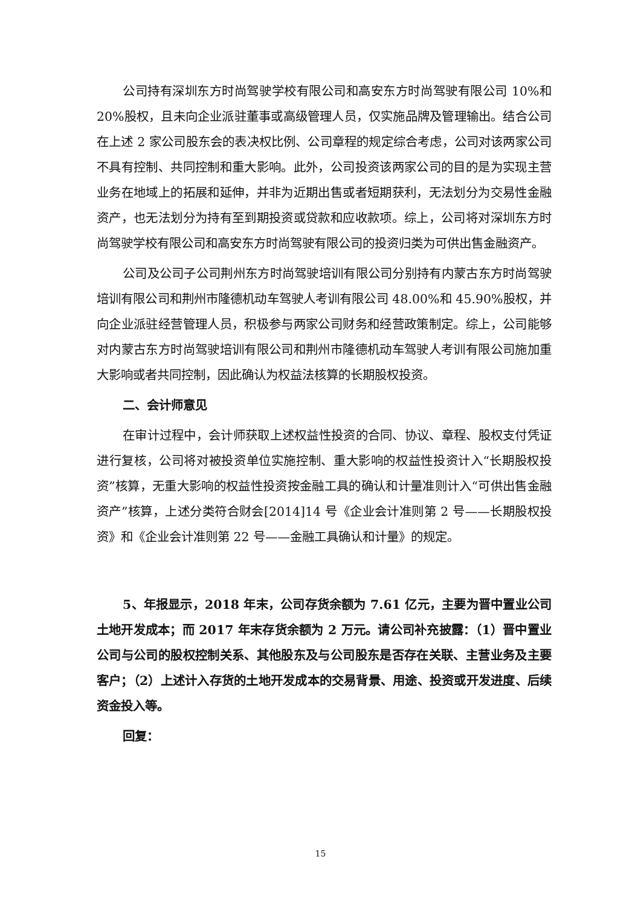公司持有深圳东方时尚驾驶学校有限公司和高安东方时尚驾驶有限公司 10%和 20%股权，且未向企业派驻董事或高级管理人员，仅实施品牌及管理输出。结合公司在上述 2 家公司股东会的表决权比例、公司章程的规定综合考虑，公司对该两家公司不具有控制、共同控制和重大影响。此外，公司投资该两家公司的目的是为实现主营业务在地域上的拓展和延伸，并非为近期出售或者短期获利，无法划分为交易性金融资产，也无法划分为持有至到期投资或贷款和应收款项。综上，公司将对深圳东方时尚驾驶学校有限公司和高安东方时尚驾驶有限公司的投资归类为可供出售金融资产。
公司及公司子公司荆州东方时尚驾驶培训有限公司分别持有内蒙古东方时尚驾驶培训有限公司和荆州市隆德机动车驾驶人考训有限公司 48.00%和 45.90%股权，并向企业派驻经营管理人员，积极参与两家公司财务和经营政策制定。综上，公司能够对内蒙古东方时尚驾驶培训有限公司和荆州市隆德机动车驾驶人考训有限公司施加重大影响或者共同控制，因此确认为权益法核算的长期股权投资。
二、会计师意见
在审计过程中，会计师获取上述权益性投资的合同、协议、章程、股权支付凭证进行复核，公司将对被投资单位实施控制、重大影响的权益性投资计入“长期股权投资”核算，无重大影响的权益性投资按金融工具的确认和计量准则计入“可供出售金融资产”核算，上述分类符合财会[2014]14 号《企业会计准则第 2 号——长期股权投资》和《企业会计准则第 22 号——金融工具确认和计量》的规定。
5、年报显示，2018 年末，公司存货余额为 7.61 亿元，主要为晋中置业公司土地开发成本；而 2017 年末存货余额为 2 万元。请公司补充披露：（1）晋中置业公司与公司的股权控制关系、其他股东及与公司股东是否存在关联、主营业务及主要客户；（2）上述计入存货的土地开发成本的交易背景、用途、投资或开发进度、后续资金投入等。
回复：
15